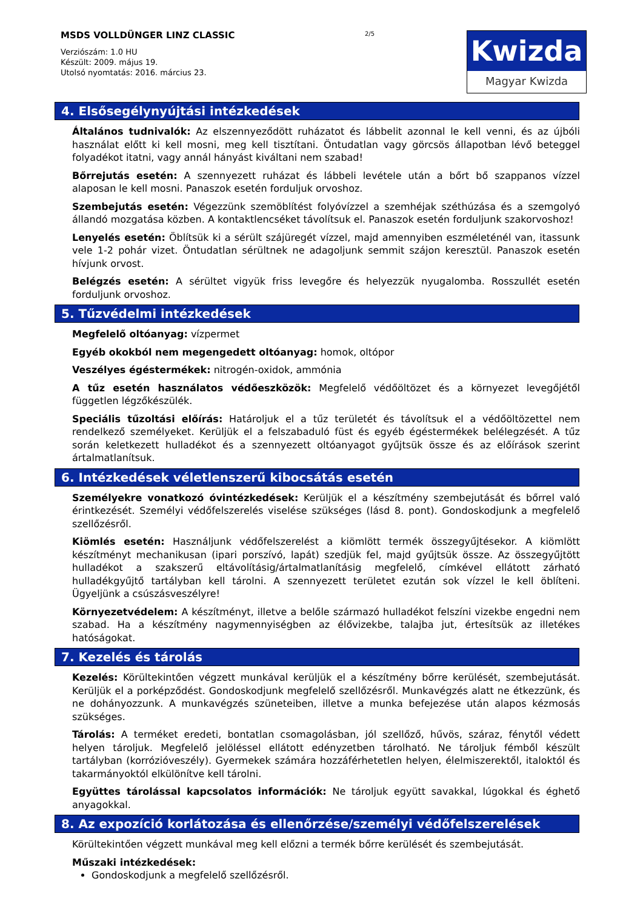MSDS VOLLDÜNGER LINZ CLASSIC
Verziószám: 1.0 HU
Készült: 2009. május 19.
Utolsó nyomtatás: 2016. március 23.
2/5
Kwizda
Magyar Kwizda
4. Elsősegélynyújtási intézkedések
Általános tudnivalók: Az elszennyeződött ruházatot és lábbelit azonnal le kell venni, és az újbóli használat előtt ki kell mosni, meg kell tisztítani. Öntudatlan vagy görcsös állapotban lévő beteggel folyadékot itatni, vagy annál hányást kiváltani nem szabad!
Bőrrejutás esetén: A szennyezett ruházat és lábbeli levétele után a bőrt bő szappanos vízzel alaposan le kell mosni. Panaszok esetén forduljuk orvoshoz.
Szembejutás esetén: Végezzünk szemöblítést folyóvízzel a szemhéjak széthúzása és a szemgolyó állandó mozgatása közben. A kontaktlencséket távolítsuk el. Panaszok esetén forduljunk szakorvoshoz!
Lenyelés esetén: Öblítsük ki a sérült szájüregét vízzel, majd amennyiben eszméleténél van, itassunk vele 1-2 pohár vizet. Öntudatlan sérültnek ne adagoljunk semmit szájon keresztül. Panaszok esetén hívjunk orvost.
Belégzés esetén: A sérültet vigyük friss levegőre és helyezzük nyugalomba. Rosszullét esetén forduljunk orvoshoz.
5. Tűzvédelmi intézkedések
Megfelelő oltóanyag: vízpermet
Egyéb okokból nem megengedett oltóanyag: homok, oltópor
Veszélyes égéstermékek: nitrogén-oxidok, ammónia
A tűz esetén használatos védőeszközök: Megfelelő védőöltözet és a környezet levegőjétől független légzőkészülék.
Speciális tűzoltási előírás: Határoljuk el a tűz területét és távolítsuk el a védőöltözettel nem rendelkező személyeket. Kerüljük el a felszabaduló füst és egyéb égéstermékek belélegzését. A tűz során keletkezett hulladékot és a szennyezett oltóanyagot gyűjtsük össze és az előírások szerint ártalmatlanítsuk.
6. Intézkedések véletlenszerű kibocsátás esetén
Személyekre vonatkozó óvintézkedések: Kerüljük el a készítmény szembejutását és bőrrel való érintkezését. Személyi védőfelszerelés viselése szükséges (lásd 8. pont). Gondoskodjunk a megfelelő szellőzésről.
Kiömlés esetén: Használjunk védőfelszerelést a kiömlött termék összegyűjtésekor. A kiömlött készítményt mechanikusan (ipari porszívó, lapát) szedjük fel, majd gyűjtsük össze. Az összegyűjtött hulladékot a szakszerű eltávolításig/ártalmatlanításig megfelelő, címkével ellátott zárható hulladékgyűjtő tartályban kell tárolni. A szennyezett területet ezután sok vízzel le kell öblíteni. Ügyeljünk a csúszásveszélyre!
Környezetvédelem: A készítményt, illetve a belőle származó hulladékot felszíni vizekbe engedni nem szabad. Ha a készítmény nagymennyiségben az élővizekbe, talajba jut, értesítsük az illetékes hatóságokat.
7. Kezelés és tárolás
Kezelés: Körültekintően végzett munkával kerüljük el a készítmény bőrre kerülését, szembejutását. Kerüljük el a porképződést. Gondoskodjunk megfelelő szellőzésről. Munkavégzés alatt ne étkezzünk, és ne dohányozzunk. A munkavégzés szüneteiben, illetve a munka befejezése után alapos kézmosás szükséges.
Tárolás: A terméket eredeti, bontatlan csomagolásban, jól szellőző, hűvös, száraz, fénytől védett helyen tároljuk. Megfelelő jelöléssel ellátott edényzetben tárolható. Ne tároljuk fémből készült tartályban (korrózióveszély). Gyermekek számára hozzáférhetetlen helyen, élelmiszerektől, italoktól és takarmányoktól elkülönítve kell tárolni.
Együttes tárolással kapcsolatos információk: Ne tároljuk együtt savakkal, lúgokkal és éghető anyagokkal.
8. Az expozíció korlátozása és ellenőrzése/személyi védőfelszerelések
Körültekintően végzett munkával meg kell előzni a termék bőrre kerülését és szembejutását.
Műszaki intézkedések:
Gondoskodjunk a megfelelő szellőzésről.